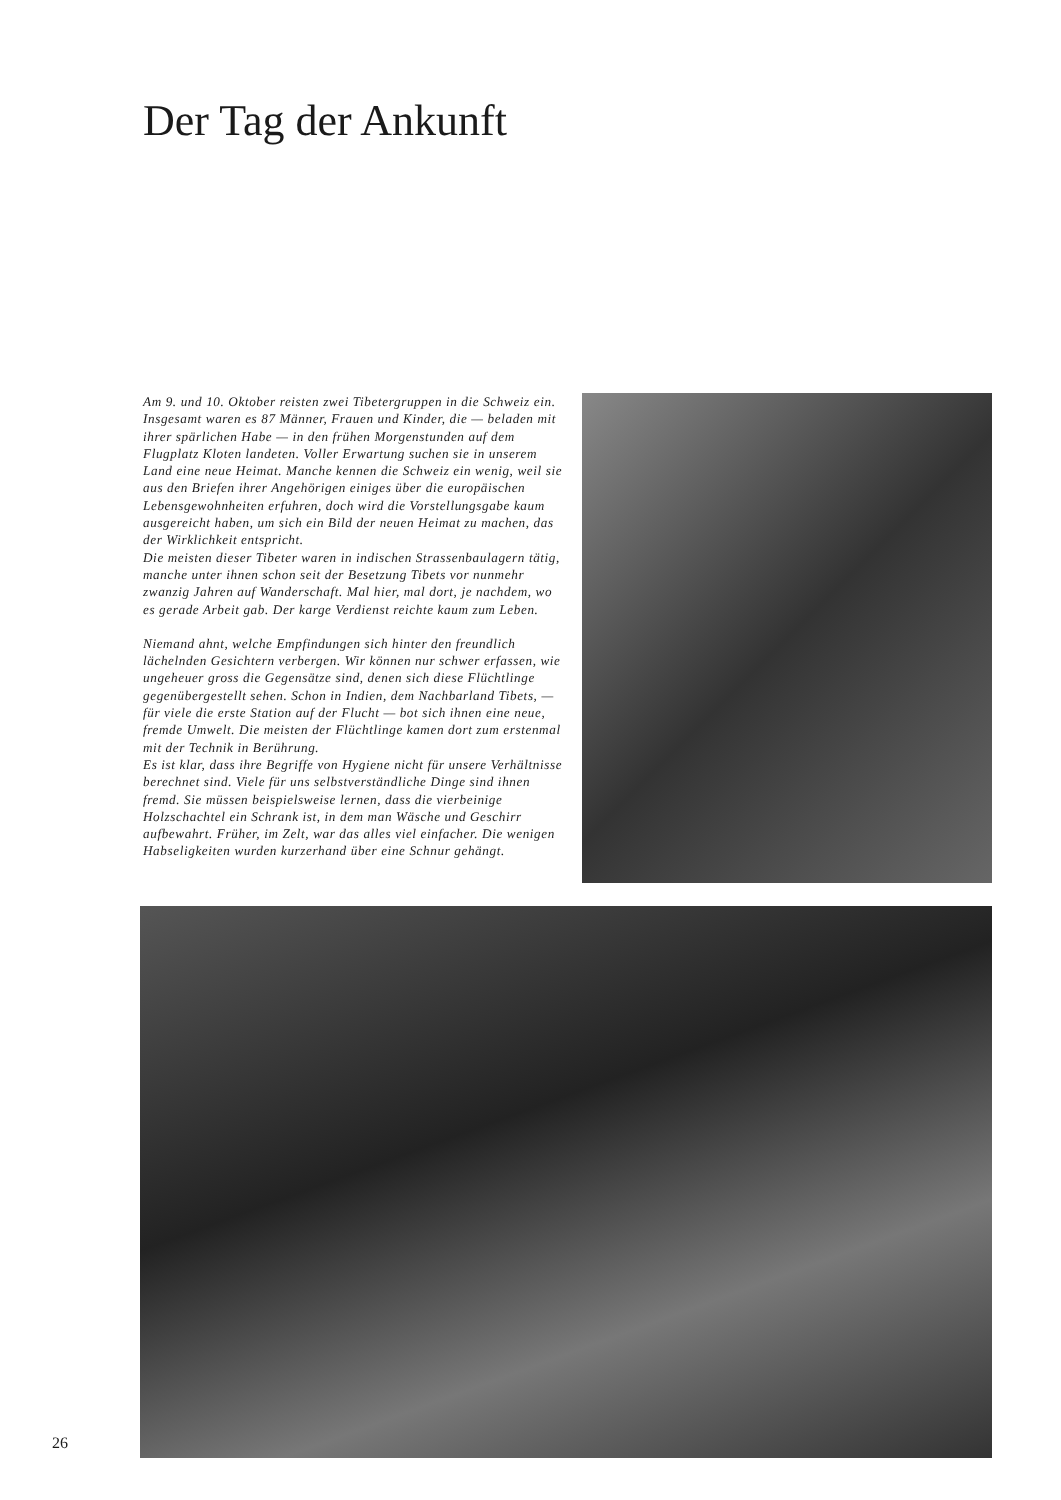Der Tag der Ankunft
Am 9. und 10. Oktober reisten zwei Tibetergruppen in die Schweiz ein. Insgesamt waren es 87 Männer, Frauen und Kinder, die — beladen mit ihrer spärlichen Habe — in den frühen Morgenstunden auf dem Flugplatz Kloten landeten. Voller Erwartung suchen sie in unserem Land eine neue Heimat. Manche kennen die Schweiz ein wenig, weil sie aus den Briefen ihrer Angehörigen einiges über die europäischen Lebensgewohnheiten erfuhren, doch wird die Vorstellungsgabe kaum ausgereicht haben, um sich ein Bild der neuen Heimat zu machen, das der Wirklichkeit entspricht.
Die meisten dieser Tibeter waren in indischen Strassenbaulagern tätig, manche unter ihnen schon seit der Besetzung Tibets vor nunmehr zwanzig Jahren auf Wanderschaft. Mal hier, mal dort, je nachdem, wo es gerade Arbeit gab. Der karge Verdienst reichte kaum zum Leben.
Niemand ahnt, welche Empfindungen sich hinter den freundlich lächelnden Gesichtern verbergen. Wir können nur schwer erfassen, wie ungeheuer gross die Gegensätze sind, denen sich diese Flüchtlinge gegenübergestellt sehen. Schon in Indien, dem Nachbarland Tibets, — für viele die erste Station auf der Flucht — bot sich ihnen eine neue, fremde Umwelt. Die meisten der Flüchtlinge kamen dort zum erstenmal mit der Technik in Berührung.
Es ist klar, dass ihre Begriffe von Hygiene nicht für unsere Verhältnisse berechnet sind. Viele für uns selbstverständliche Dinge sind ihnen fremd. Sie müssen beispielsweise lernen, dass die vierbeinige Holzschachtel ein Schrank ist, in dem man Wäsche und Geschirr aufbewahrt. Früher, im Zelt, war das alles viel einfacher. Die wenigen Habseligkeiten wurden kurzerhand über eine Schnur gehängt.
26